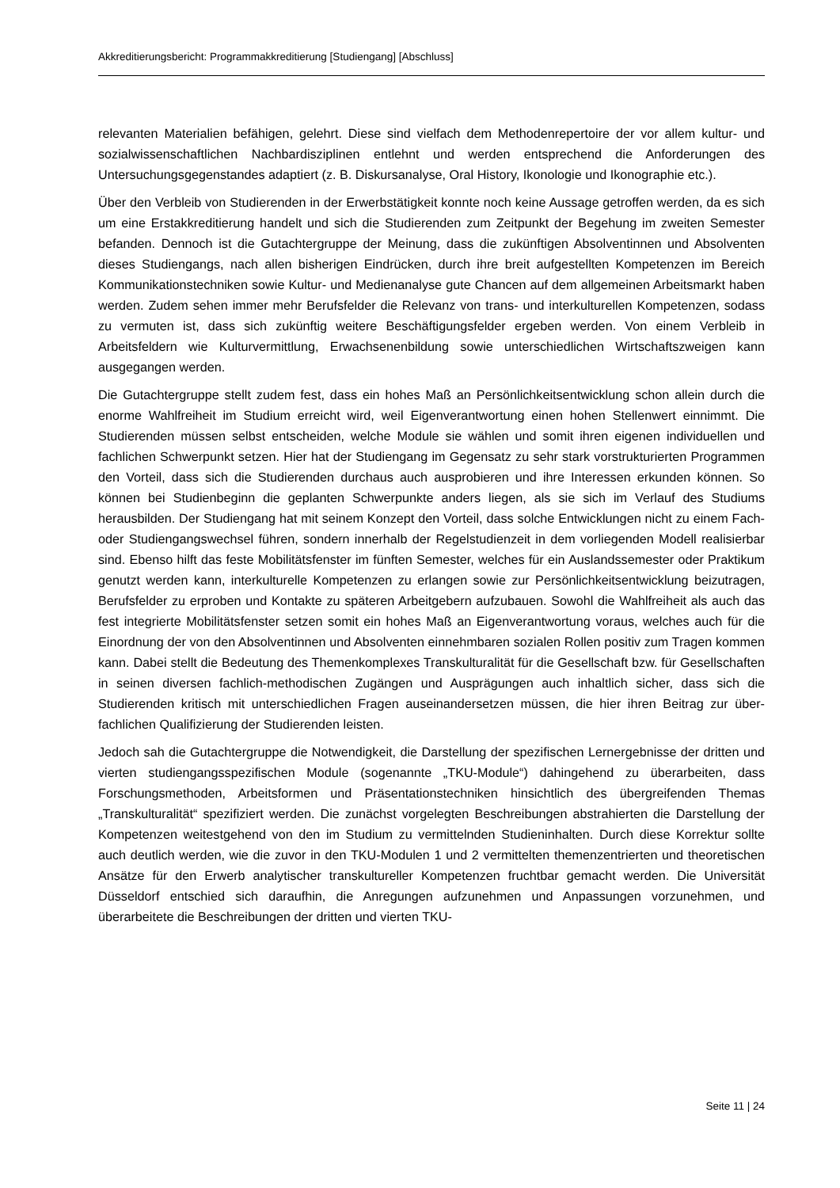Akkreditierungsbericht: Programmakkreditierung [Studiengang] [Abschluss]
relevanten Materialien befähigen, gelehrt. Diese sind vielfach dem Methodenrepertoire der vor al­lem kultur- und sozialwissenschaftlichen Nachbardisziplinen entlehnt und werden entsprechend die Anforderungen des Untersuchungsgegenstandes adaptiert (z. B. Diskursanalyse, Oral History, Iko­nologie und Ikonographie etc.).
Über den Verbleib von Studierenden in der Erwerbstätigkeit konnte noch keine Aussage getroffen werden, da es sich um eine Erstakkreditierung handelt und sich die Studierenden zum Zeitpunkt der Begehung im zweiten Semester befanden. Dennoch ist die Gutachtergruppe der Meinung, dass die zukünftigen Absolventinnen und Absolventen dieses Studiengangs, nach allen bisheri­gen Eindrücken, durch ihre breit aufgestellten Kompetenzen im Bereich Kommunikationstechni­ken sowie Kultur- und Medienanalyse gute Chancen auf dem allgemeinen Arbeitsmarkt haben werden. Zudem sehen immer mehr Berufsfelder die Relevanz von trans- und interkulturellen Kompetenzen, sodass zu vermuten ist, dass sich zukünftig weitere Beschäftigungsfelder ergeben werden. Von einem Verbleib in Arbeitsfeldern wie Kulturvermittlung, Erwachsenenbildung sowie unterschiedlichen Wirtschaftszweigen kann ausgegangen werden.
Die Gutachtergruppe stellt zudem fest, dass ein hohes Maß an Persönlichkeitsentwicklung schon allein durch die enorme Wahlfreiheit im Studium erreicht wird, weil Eigenverantwortung einen hohen Stellenwert einnimmt. Die Studierenden müssen selbst entscheiden, welche Module sie wählen und somit ihren eigenen individuellen und fachlichen Schwerpunkt setzen. Hier hat der Studiengang im Gegensatz zu sehr stark vorstrukturierten Programmen den Vorteil, dass sich die Studierenden durchaus auch ausprobieren und ihre Interessen erkunden können. So können bei Studienbeginn die geplanten Schwerpunkte anders liegen, als sie sich im Verlauf des Studiums herausbilden. Der Studiengang hat mit seinem Konzept den Vorteil, dass solche Entwicklungen nicht zu einem Fach- oder Studiengangswechsel führen, sondern innerhalb der Regelstudienzeit in dem vorliegenden Modell realisierbar sind. Ebenso hilft das feste Mobilitätsfenster im fünften Semester, welches für ein Auslandssemester oder Praktikum genutzt werden kann, interkulturelle Kompetenzen zu erlangen sowie zur Persönlichkeitsentwicklung beizutragen, Berufsfelder zu er­proben und Kontakte zu späteren Arbeitgebern aufzubauen. Sowohl die Wahlfreiheit als auch das fest integrierte Mobilitätsfenster setzen somit ein hohes Maß an Eigenverantwortung voraus, welches auch für die Einordnung der von den Absolventinnen und Absolventen einnehmbaren sozialen Rollen positiv zum Tragen kommen kann. Dabei stellt die Bedeutung des Themenkom­plexes Transkulturalität für die Gesellschaft bzw. für Gesellschaften in seinen diversen fachlich-methodischen Zugängen und Ausprägungen auch inhaltlich sicher, dass sich die Studierenden kritisch mit unterschiedlichen Fragen auseinandersetzen müssen, die hier ihren Beitrag zur über­fachlichen Qualifizierung der Studierenden leisten.
Jedoch sah die Gutachtergruppe die Notwendigkeit, die Darstellung der spezifischen Lernergeb­nisse der dritten und vierten studiengangsspezifischen Module (sogenannte „TKU-Module“) da­hingehend zu überarbeiten, dass Forschungsmethoden, Arbeitsformen und Präsentationstechni­ken hinsichtlich des übergreifenden Themas „Transkulturalität“ spezifiziert werden. Die zunächst vorgelegten Beschreibungen abstrahierten die Darstellung der Kompetenzen weitestgehend von den im Studium zu vermittelnden Studieninhalten. Durch diese Korrektur sollte auch deutlich wer­den, wie die zuvor in den TKU-Modulen 1 und 2 vermittelten themenzentrierten und theoretischen Ansätze für den Erwerb analytischer transkultureller Kompetenzen fruchtbar gemacht werden. Die Universität Düsseldorf entschied sich daraufhin, die Anregungen aufzunehmen und Anpas­sungen vorzunehmen, und überarbeitete die Beschreibungen der dritten und vierten TKU-
Seite 11 | 24